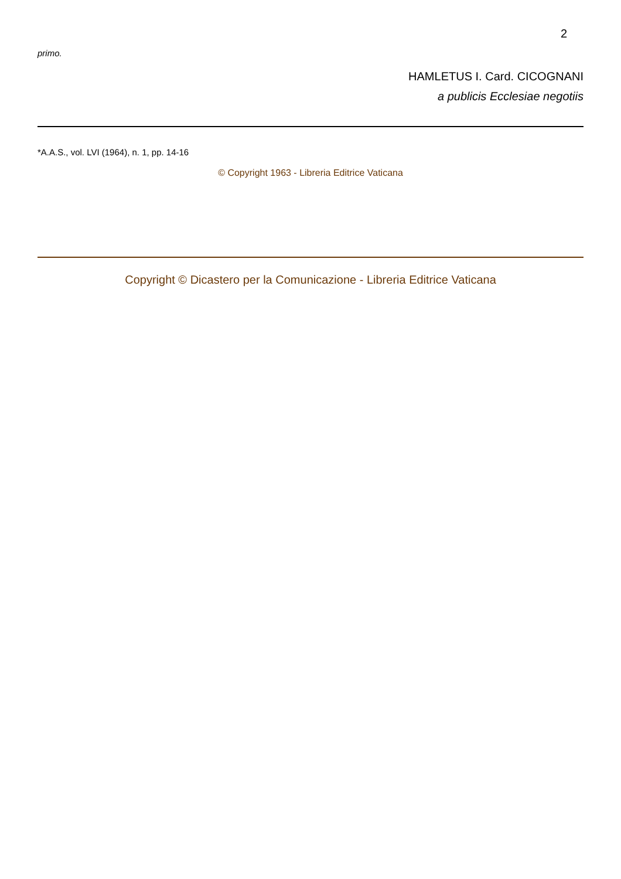2
primo.
HAMLETUS I. Card. CICOGNANI
a publicis Ecclesiae negotiis
*A.A.S., vol. LVI (1964), n. 1, pp. 14-16
© Copyright 1963 - Libreria Editrice Vaticana
Copyright © Dicastero per la Comunicazione - Libreria Editrice Vaticana